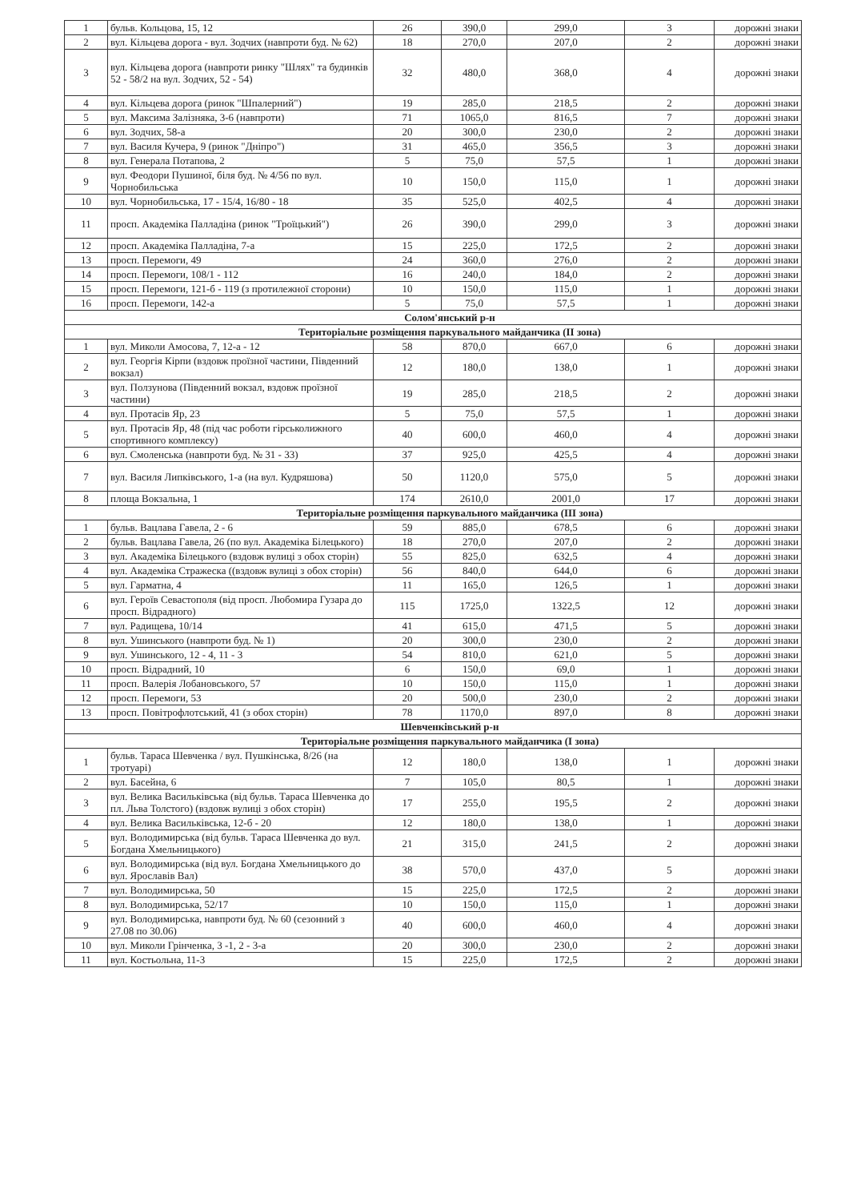| 1 | бульв. Кольцова, 15, 12 | 26 | 390,0 | 299,0 | 3 | дорожні знаки |
| 2 | вул. Кільцева дорога - вул. Зодчих (навпроти буд. № 62) | 18 | 270,0 | 207,0 | 2 | дорожні знаки |
| 3 | вул. Кільцева дорога (навпроти ринку "Шлях" та будинків 52 - 58/2 на вул. Зодчих, 52 - 54) | 32 | 480,0 | 368,0 | 4 | дорожні знаки |
| 4 | вул. Кільцева дорога (ринок "Шпалерний") | 19 | 285,0 | 218,5 | 2 | дорожні знаки |
| 5 | вул. Максима Залізняка, 3-6 (навпроти) | 71 | 1065,0 | 816,5 | 7 | дорожні знаки |
| 6 | вул. Зодчих, 58-а | 20 | 300,0 | 230,0 | 2 | дорожні знаки |
| 7 | вул. Василя Кучера, 9 (ринок "Дніпро") | 31 | 465,0 | 356,5 | 3 | дорожні знаки |
| 8 | вул. Генерала Потапова, 2 | 5 | 75,0 | 57,5 | 1 | дорожні знаки |
| 9 | вул. Феодори Пушиної, біля буд. № 4/56 по вул. Чорнобильська | 10 | 150,0 | 115,0 | 1 | дорожні знаки |
| 10 | вул. Чорнобильська, 17 - 15/4, 16/80 - 18 | 35 | 525,0 | 402,5 | 4 | дорожні знаки |
| 11 | просп. Академіка Палладіна (ринок "Троїцький") | 26 | 390,0 | 299,0 | 3 | дорожні знаки |
| 12 | просп. Академіка Палладіна, 7-а | 15 | 225,0 | 172,5 | 2 | дорожні знаки |
| 13 | просп. Перемоги, 49 | 24 | 360,0 | 276,0 | 2 | дорожні знаки |
| 14 | просп. Перемоги, 108/1 - 112 | 16 | 240,0 | 184,0 | 2 | дорожні знаки |
| 15 | просп. Перемоги, 121-б - 119 (з протилежної сторони) | 10 | 150,0 | 115,0 | 1 | дорожні знаки |
| 16 | просп. Перемоги, 142-а | 5 | 75,0 | 57,5 | 1 | дорожні знаки |
| Солом'янський р-н | | | | | | |
| Територіальне розміщення паркувального майданчика (II зона) | | | | | | |
| 1 | вул. Миколи Амосова, 7, 12-а - 12 | 58 | 870,0 | 667,0 | 6 | дорожні знаки |
| 2 | вул. Георгія Кірпи (вздовж проїзної частини, Південний вокзал) | 12 | 180,0 | 138,0 | 1 | дорожні знаки |
| 3 | вул. Ползунова (Південний вокзал, вздовж проїзної частини) | 19 | 285,0 | 218,5 | 2 | дорожні знаки |
| 4 | вул. Протасів Яр, 23 | 5 | 75,0 | 57,5 | 1 | дорожні знаки |
| 5 | вул. Протасів Яр, 48 (під час роботи гірськолижного спортивного комплексу) | 40 | 600,0 | 460,0 | 4 | дорожні знаки |
| 6 | вул. Смоленська (навпроти буд. № 31 - 33) | 37 | 925,0 | 425,5 | 4 | дорожні знаки |
| 7 | вул. Василя Липківського, 1-а (на вул. Кудряшова) | 50 | 1120,0 | 575,0 | 5 | дорожні знаки |
| 8 | площа Вокзальна, 1 | 174 | 2610,0 | 2001,0 | 17 | дорожні знаки |
| Територіальне розміщення паркувального майданчика (III зона) | | | | | | |
| 1 | бульв. Вацлава Гавела, 2 - 6 | 59 | 885,0 | 678,5 | 6 | дорожні знаки |
| 2 | бульв. Вацлава Гавела, 26 (по вул. Академіка Білецького) | 18 | 270,0 | 207,0 | 2 | дорожні знаки |
| 3 | вул. Академіка Білецького (вздовж вулиці з обох сторін) | 55 | 825,0 | 632,5 | 4 | дорожні знаки |
| 4 | вул. Академіка Стражеска ((вздовж вулиці з обох сторін) | 56 | 840,0 | 644,0 | 6 | дорожні знаки |
| 5 | вул. Гарматна, 4 | 11 | 165,0 | 126,5 | 1 | дорожні знаки |
| 6 | вул. Героїв Севастополя (від просп. Любомира Гузара до просп. Відрадного) | 115 | 1725,0 | 1322,5 | 12 | дорожні знаки |
| 7 | вул. Радищева, 10/14 | 41 | 615,0 | 471,5 | 5 | дорожні знаки |
| 8 | вул. Ушинського (навпроти буд. № 1) | 20 | 300,0 | 230,0 | 2 | дорожні знаки |
| 9 | вул. Ушинського, 12 - 4, 11 - 3 | 54 | 810,0 | 621,0 | 5 | дорожні знаки |
| 10 | просп. Відрадний, 10 | 6 | 150,0 | 69,0 | 1 | дорожні знаки |
| 11 | просп. Валерія Лобановського, 57 | 10 | 150,0 | 115,0 | 1 | дорожні знаки |
| 12 | просп. Перемоги, 53 | 20 | 500,0 | 230,0 | 2 | дорожні знаки |
| 13 | просп. Повітрофлотський, 41 (з обох сторін) | 78 | 1170,0 | 897,0 | 8 | дорожні знаки |
| Шевченківський р-н | | | | | | |
| Територіальне розміщення паркувального майданчика (I зона) | | | | | | |
| 1 | бульв. Тараса Шевченка / вул. Пушкінська, 8/26 (на тротуарі) | 12 | 180,0 | 138,0 | 1 | дорожні знаки |
| 2 | вул. Басейна, 6 | 7 | 105,0 | 80,5 | 1 | дорожні знаки |
| 3 | вул. Велика Васильківська (від бульв. Тараса Шевченка до пл. Льва Толстого) (вздовж вулиці з обох сторін) | 17 | 255,0 | 195,5 | 2 | дорожні знаки |
| 4 | вул. Велика Васильківська, 12-б - 20 | 12 | 180,0 | 138,0 | 1 | дорожні знаки |
| 5 | вул. Володимирська (від бульв. Тараса Шевченка до вул. Богдана Хмельницького) | 21 | 315,0 | 241,5 | 2 | дорожні знаки |
| 6 | вул. Володимирська (від вул. Богдана Хмельницького до вул. Ярославів Вал) | 38 | 570,0 | 437,0 | 5 | дорожні знаки |
| 7 | вул. Володимирська, 50 | 15 | 225,0 | 172,5 | 2 | дорожні знаки |
| 8 | вул. Володимирська, 52/17 | 10 | 150,0 | 115,0 | 1 | дорожні знаки |
| 9 | вул. Володимирська, навпроти буд. № 60 (сезонний з 27.08 по 30.06) | 40 | 600,0 | 460,0 | 4 | дорожні знаки |
| 10 | вул. Миколи Грінченка, 3 -1, 2 - 3-а | 20 | 300,0 | 230,0 | 2 | дорожні знаки |
| 11 | вул. Костьольна, 11-3 | 15 | 225,0 | 172,5 | 2 | дорожні знаки |